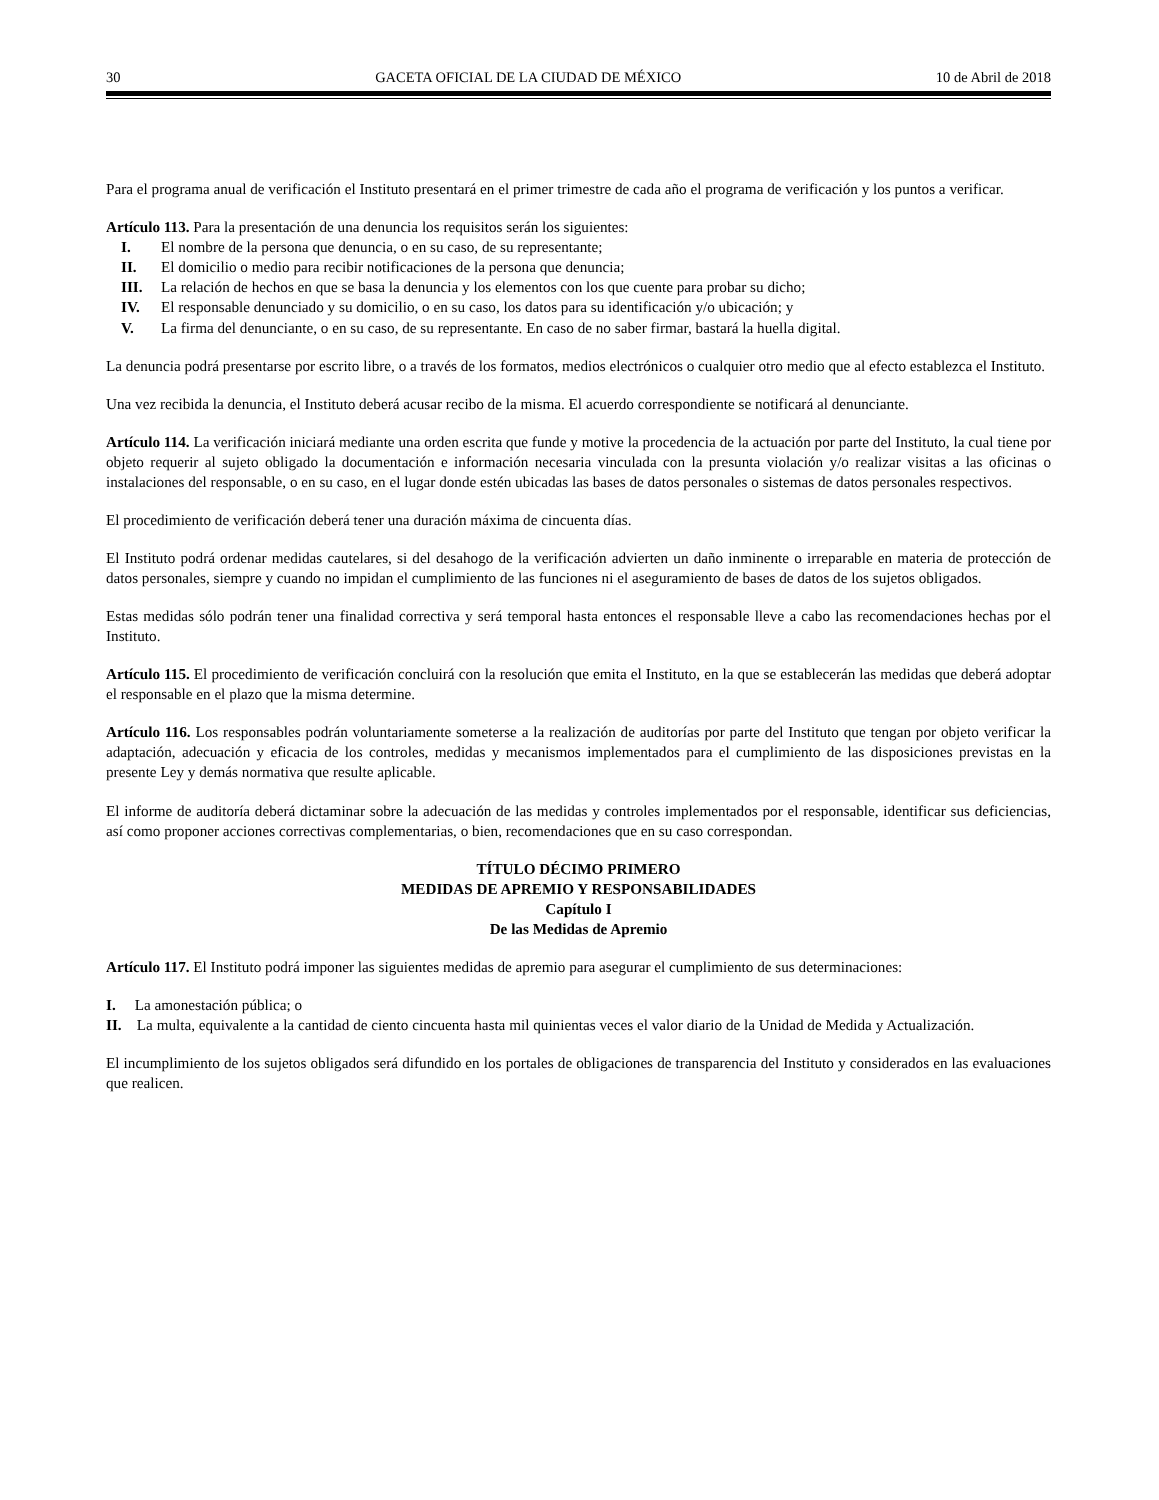30 GACETA OFICIAL DE LA CIUDAD DE MÉXICO 10 de Abril de 2018
Para el programa anual de verificación el Instituto presentará en el primer trimestre de cada año el programa de verificación y los puntos a verificar.
Artículo 113. Para la presentación de una denuncia los requisitos serán los siguientes:
I. El nombre de la persona que denuncia, o en su caso, de su representante;
II. El domicilio o medio para recibir notificaciones de la persona que denuncia;
III. La relación de hechos en que se basa la denuncia y los elementos con los que cuente para probar su dicho;
IV. El responsable denunciado y su domicilio, o en su caso, los datos para su identificación y/o ubicación; y
V. La firma del denunciante, o en su caso, de su representante. En caso de no saber firmar, bastará la huella digital.
La denuncia podrá presentarse por escrito libre, o a través de los formatos, medios electrónicos o cualquier otro medio que al efecto establezca el Instituto.
Una vez recibida la denuncia, el Instituto deberá acusar recibo de la misma. El acuerdo correspondiente se notificará al denunciante.
Artículo 114. La verificación iniciará mediante una orden escrita que funde y motive la procedencia de la actuación por parte del Instituto, la cual tiene por objeto requerir al sujeto obligado la documentación e información necesaria vinculada con la presunta violación y/o realizar visitas a las oficinas o instalaciones del responsable, o en su caso, en el lugar donde estén ubicadas las bases de datos personales o sistemas de datos personales respectivos.
El procedimiento de verificación deberá tener una duración máxima de cincuenta días.
El Instituto podrá ordenar medidas cautelares, si del desahogo de la verificación advierten un daño inminente o irreparable en materia de protección de datos personales, siempre y cuando no impidan el cumplimiento de las funciones ni el aseguramiento de bases de datos de los sujetos obligados.
Estas medidas sólo podrán tener una finalidad correctiva y será temporal hasta entonces el responsable lleve a cabo las recomendaciones hechas por el Instituto.
Artículo 115. El procedimiento de verificación concluirá con la resolución que emita el Instituto, en la que se establecerán las medidas que deberá adoptar el responsable en el plazo que la misma determine.
Artículo 116. Los responsables podrán voluntariamente someterse a la realización de auditorías por parte del Instituto que tengan por objeto verificar la adaptación, adecuación y eficacia de los controles, medidas y mecanismos implementados para el cumplimiento de las disposiciones previstas en la presente Ley y demás normativa que resulte aplicable.
El informe de auditoría deberá dictaminar sobre la adecuación de las medidas y controles implementados por el responsable, identificar sus deficiencias, así como proponer acciones correctivas complementarias, o bien, recomendaciones que en su caso correspondan.
TÍTULO DÉCIMO PRIMERO
MEDIDAS DE APREMIO Y RESPONSABILIDADES
Capítulo I
De las Medidas de Apremio
Artículo 117. El Instituto podrá imponer las siguientes medidas de apremio para asegurar el cumplimiento de sus determinaciones:
I. La amonestación pública; o
II. La multa, equivalente a la cantidad de ciento cincuenta hasta mil quinientas veces el valor diario de la Unidad de Medida y Actualización.
El incumplimiento de los sujetos obligados será difundido en los portales de obligaciones de transparencia del Instituto y considerados en las evaluaciones que realicen.